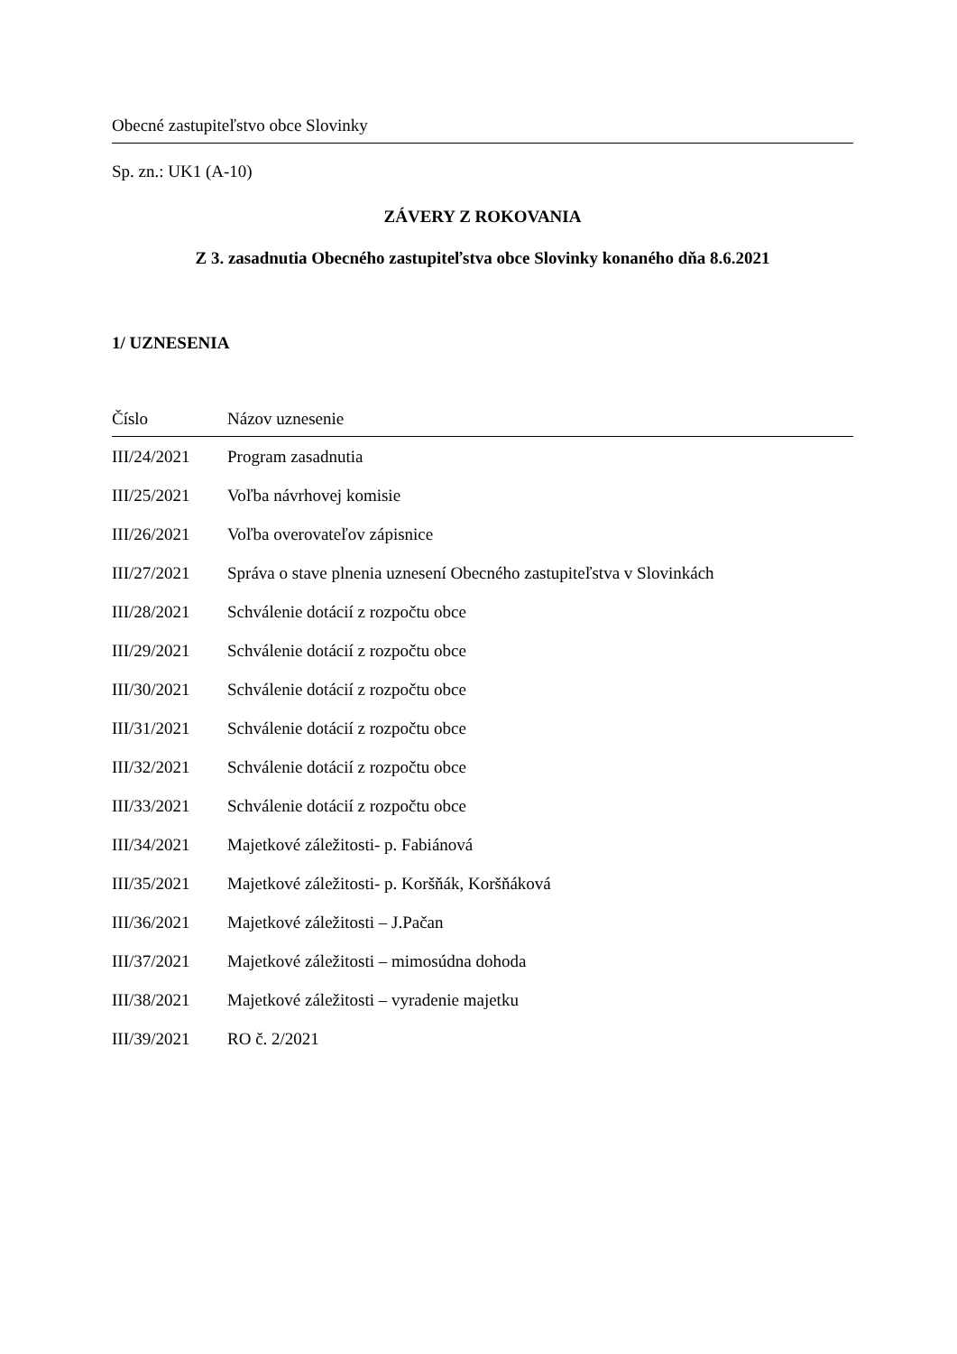Obecné zastupiteľstvo obce Slovinky
Sp. zn.: UK1 (A-10)
ZÁVERY Z ROKOVANIA
Z 3. zasadnutia Obecného zastupiteľstva obce Slovinky konaného dňa 8.6.2021
1/ UZNESENIA
| Číslo | Názov uznesenie |
| --- | --- |
| III/24/2021 | Program zasadnutia |
| III/25/2021 | Voľba návrhovej komisie |
| III/26/2021 | Voľba overovateľov zápisnice |
| III/27/2021 | Správa o stave plnenia uznesení Obecného zastupiteľstva v Slovinkách |
| III/28/2021 | Schválenie dotácií z rozpočtu obce |
| III/29/2021 | Schválenie dotácií z rozpočtu obce |
| III/30/2021 | Schválenie dotácií z rozpočtu obce |
| III/31/2021 | Schválenie dotácií z rozpočtu obce |
| III/32/2021 | Schválenie dotácií z rozpočtu obce |
| III/33/2021 | Schválenie dotácií z rozpočtu obce |
| III/34/2021 | Majetkové záležitosti- p. Fabiánová |
| III/35/2021 | Majetkové záležitosti- p. Koršňák, Koršňáková |
| III/36/2021 | Majetkové záležitosti – J.Pačan |
| III/37/2021 | Majetkové záležitosti – mimosúdna dohoda |
| III/38/2021 | Majetkové záležitosti – vyradenie majetku |
| III/39/2021 | RO č. 2/2021 |